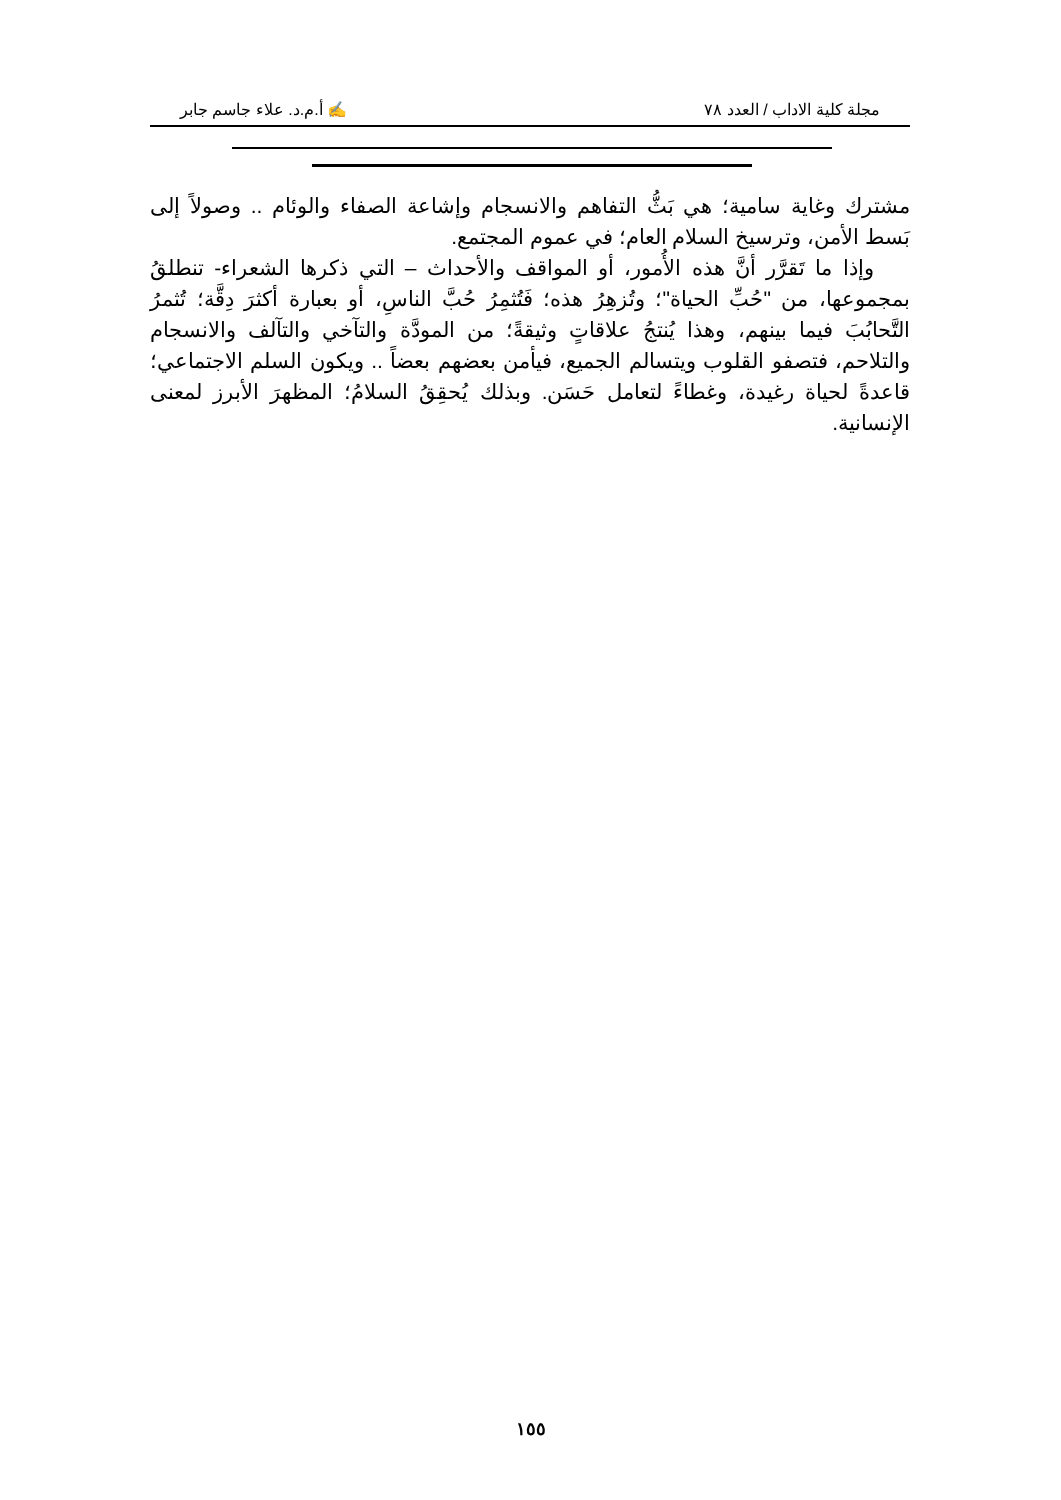مجلة كلية الاداب / العدد ٧٨ ✍ أ.م.د. علاء جاسم جابر
مشترك وغاية سامية؛ هي بَثُّ التفاهم والانسجام وإشاعة الصفاء والوئام .. وصولاً إلى بَسط الأمن، وترسيخ السلام العام؛ في عموم المجتمع.
وإذا ما تَقرَّر أنَّ هذه الأُمور، أو المواقف والأحداث – التي ذكرها الشعراء- تنطلقُ بمجموعها، من "حُبِّ الحياة"؛ وتُزهِرُ هذه؛ فَتُثمِرُ حُبَّ الناسِ، أو بعبارة أكثرَ دِقَّة؛ تُثمرُ التَّحابُبَ فيما بينهم، وهذا يُنتجُ علاقاتٍ وثيقةً؛ من المودَّة والتآخي والتآلف والانسجام والتلاحم، فتصفو القلوب ويتسالم الجميع، فيأمن بعضهم بعضاً .. ويكون السلم الاجتماعي؛ قاعدةً لحياة رغيدة، وغطاءً لتعامل حَسَن. وبذلك يُحقِقُ السلامُ؛ المظهرَ الأبرز لمعنى الإنسانية.
١٥٥